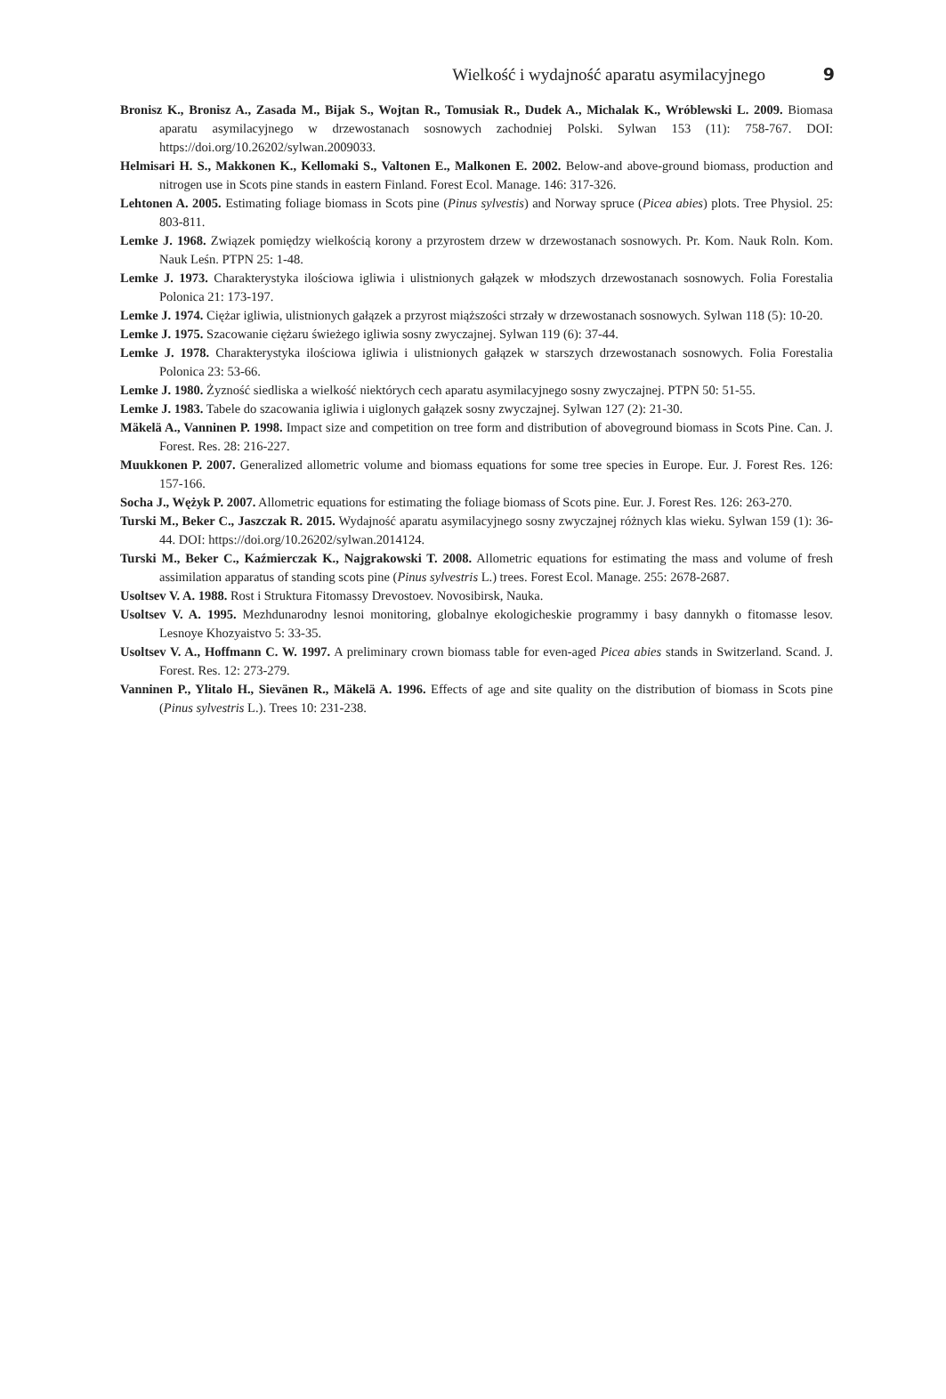Wielkość i wydajność aparatu asymilacyjnego 9
Bronisz K., Bronisz A., Zasada M., Bijak S., Wojtan R., Tomusiak R., Dudek A., Michalak K., Wróblewski L. 2009. Biomasa aparatu asymilacyjnego w drzewostanach sosnowych zachodniej Polski. Sylwan 153 (11): 758-767. DOI: https://doi.org/10.26202/sylwan.2009033.
Helmisari H. S., Makkonen K., Kellomaki S., Valtonen E., Malkonen E. 2002. Below-and above-ground biomass, production and nitrogen use in Scots pine stands in eastern Finland. Forest Ecol. Manage. 146: 317-326.
Lehtonen A. 2005. Estimating foliage biomass in Scots pine (Pinus sylvestis) and Norway spruce (Picea abies) plots. Tree Physiol. 25: 803-811.
Lemke J. 1968. Związek pomiędzy wielkością korony a przyrostem drzew w drzewostanach sosnowych. Pr. Kom. Nauk Roln. Kom. Nauk Leśn. PTPN 25: 1-48.
Lemke J. 1973. Charakterystyka ilościowa igliwia i ulistnionych gałązek w młodszych drzewostanach sosnowych. Folia Forestalia Polonica 21: 173-197.
Lemke J. 1974. Ciężar igliwia, ulistnionych gałązek a przyrost miąższości strzały w drzewostanach sosnowych. Sylwan 118 (5): 10-20.
Lemke J. 1975. Szacowanie ciężaru świeżego igliwia sosny zwyczajnej. Sylwan 119 (6): 37-44.
Lemke J. 1978. Charakterystyka ilościowa igliwia i ulistnionych gałązek w starszych drzewostanach sosnowych. Folia Forestalia Polonica 23: 53-66.
Lemke J. 1980. Żyzność siedliska a wielkość niektórych cech aparatu asymilacyjnego sosny zwyczajnej. PTPN 50: 51-55.
Lemke J. 1983. Tabele do szacowania igliwia i uiglonych gałązek sosny zwyczajnej. Sylwan 127 (2): 21-30.
Mäkelä A., Vanninen P. 1998. Impact size and competition on tree form and distribution of aboveground biomass in Scots Pine. Can. J. Forest. Res. 28: 216-227.
Muukkonen P. 2007. Generalized allometric volume and biomass equations for some tree species in Europe. Eur. J. Forest Res. 126: 157-166.
Socha J., Wężyk P. 2007. Allometric equations for estimating the foliage biomass of Scots pine. Eur. J. Forest Res. 126: 263-270.
Turski M., Beker C., Jaszczak R. 2015. Wydajność aparatu asymilacyjnego sosny zwyczajnej różnych klas wieku. Sylwan 159 (1): 36-44. DOI: https://doi.org/10.26202/sylwan.2014124.
Turski M., Beker C., Kaźmierczak K., Najgrakowski T. 2008. Allometric equations for estimating the mass and volume of fresh assimilation apparatus of standing scots pine (Pinus sylvestris L.) trees. Forest Ecol. Manage. 255: 2678-2687.
Usoltsev V. A. 1988. Rost i Struktura Fitomassy Drevostoev. Novosibirsk, Nauka.
Usoltsev V. A. 1995. Mezhdunarodny lesnoi monitoring, globalnye ekologicheskie programmy i basy dannykh o fitomasse lesov. Lesnoye Khozyaistvo 5: 33-35.
Usoltsev V. A., Hoffmann C. W. 1997. A preliminary crown biomass table for even-aged Picea abies stands in Switzerland. Scand. J. Forest. Res. 12: 273-279.
Vanninen P., Ylitalo H., Sievänen R., Mäkelä A. 1996. Effects of age and site quality on the distribution of biomass in Scots pine (Pinus sylvestris L.). Trees 10: 231-238.